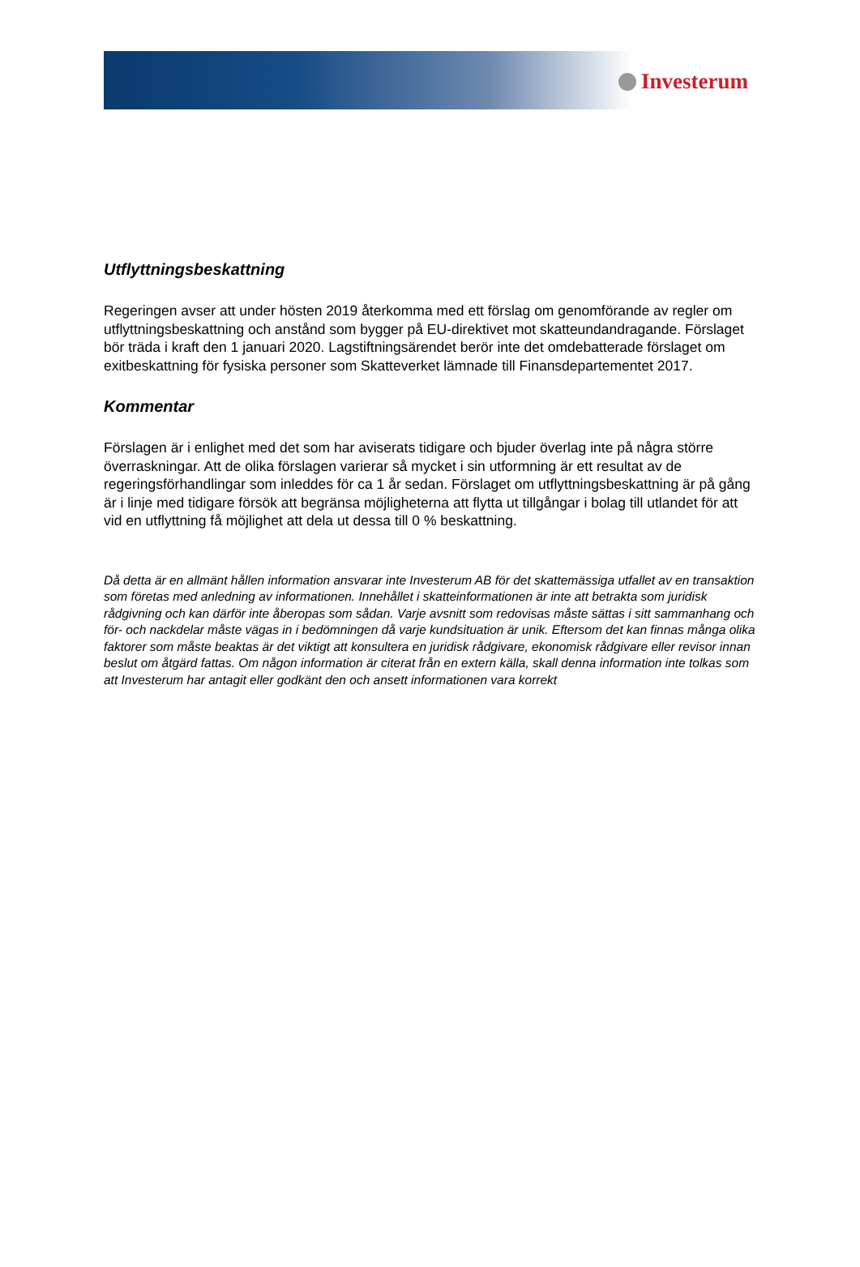Investerum
Utflyttningsbeskattning
Regeringen avser att under hösten 2019 återkomma med ett förslag om genomförande av regler om utflyttningsbeskattning och anstånd som bygger på EU-direktivet mot skatteundandragande. Förslaget bör träda i kraft den 1 januari 2020. Lagstiftningsärendet berör inte det omdebatterade förslaget om exitbeskattning för fysiska personer som Skatteverket lämnade till Finansdepartementet 2017.
Kommentar
Förslagen är i enlighet med det som har aviserats tidigare och bjuder överlag inte på några större överraskningar. Att de olika förslagen varierar så mycket i sin utformning är ett resultat av de regeringsförhandlingar som inleddes för ca 1 år sedan. Förslaget om utflyttningsbeskattning är på gång är i linje med tidigare försök att begränsa möjligheterna att flytta ut tillgångar i bolag till utlandet för att vid en utflyttning få möjlighet att dela ut dessa till 0 % beskattning.
Då detta är en allmänt hållen information ansvarar inte Investerum AB för det skattemässiga utfallet av en transaktion som företas med anledning av informationen. Innehållet i skatteinformationen är inte att betrakta som juridisk rådgivning och kan därför inte åberopas som sådan. Varje avsnitt som redovisas måste sättas i sitt sammanhang och för- och nackdelar måste vägas in i bedömningen då varje kundsituation är unik. Eftersom det kan finnas många olika faktorer som måste beaktas är det viktigt att konsultera en juridisk rådgivare, ekonomisk rådgivare eller revisor innan beslut om åtgärd fattas. Om någon information är citerat från en extern källa, skall denna information inte tolkas som att Investerum har antagit eller godkänt den och ansett informationen vara korrekt